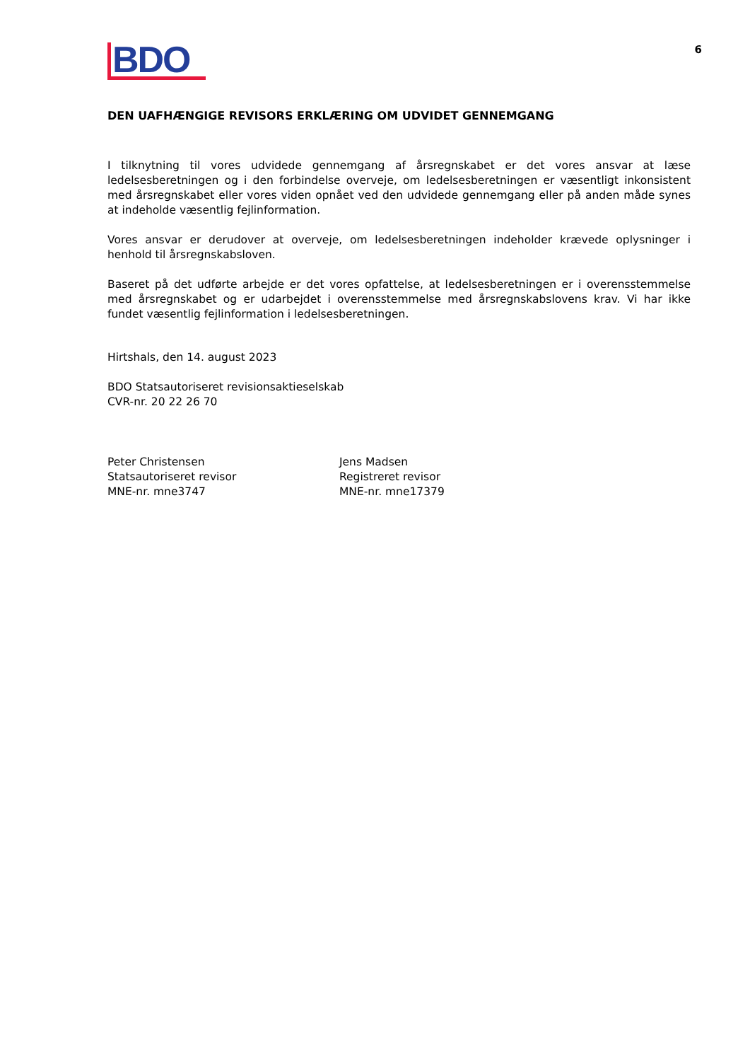BDO
6
DEN UAFHÆNGIGE REVISORS ERKLÆRING OM UDVIDET GENNEMGANG
I tilknytning til vores udvidede gennemgang af årsregnskabet er det vores ansvar at læse ledelsesberetningen og i den forbindelse overveje, om ledelsesberetningen er væsentligt inkonsistent med årsregnskabet eller vores viden opnået ved den udvidede gennemgang eller på anden måde synes at indeholde væsentlig fejlinformation.
Vores ansvar er derudover at overveje, om ledelsesberetningen indeholder krævede oplysninger i henhold til årsregnskabsloven.
Baseret på det udførte arbejde er det vores opfattelse, at ledelsesberetningen er i overensstemmelse med årsregnskabet og er udarbejdet i overensstemmelse med årsregnskabslovens krav. Vi har ikke fundet væsentlig fejlinformation i ledelsesberetningen.
Hirtshals, den 14. august 2023
BDO Statsautoriseret revisionsaktieselskab
CVR-nr. 20 22 26 70
Peter Christensen
Statsautoriseret revisor
MNE-nr. mne3747
Jens Madsen
Registreret revisor
MNE-nr. mne17379